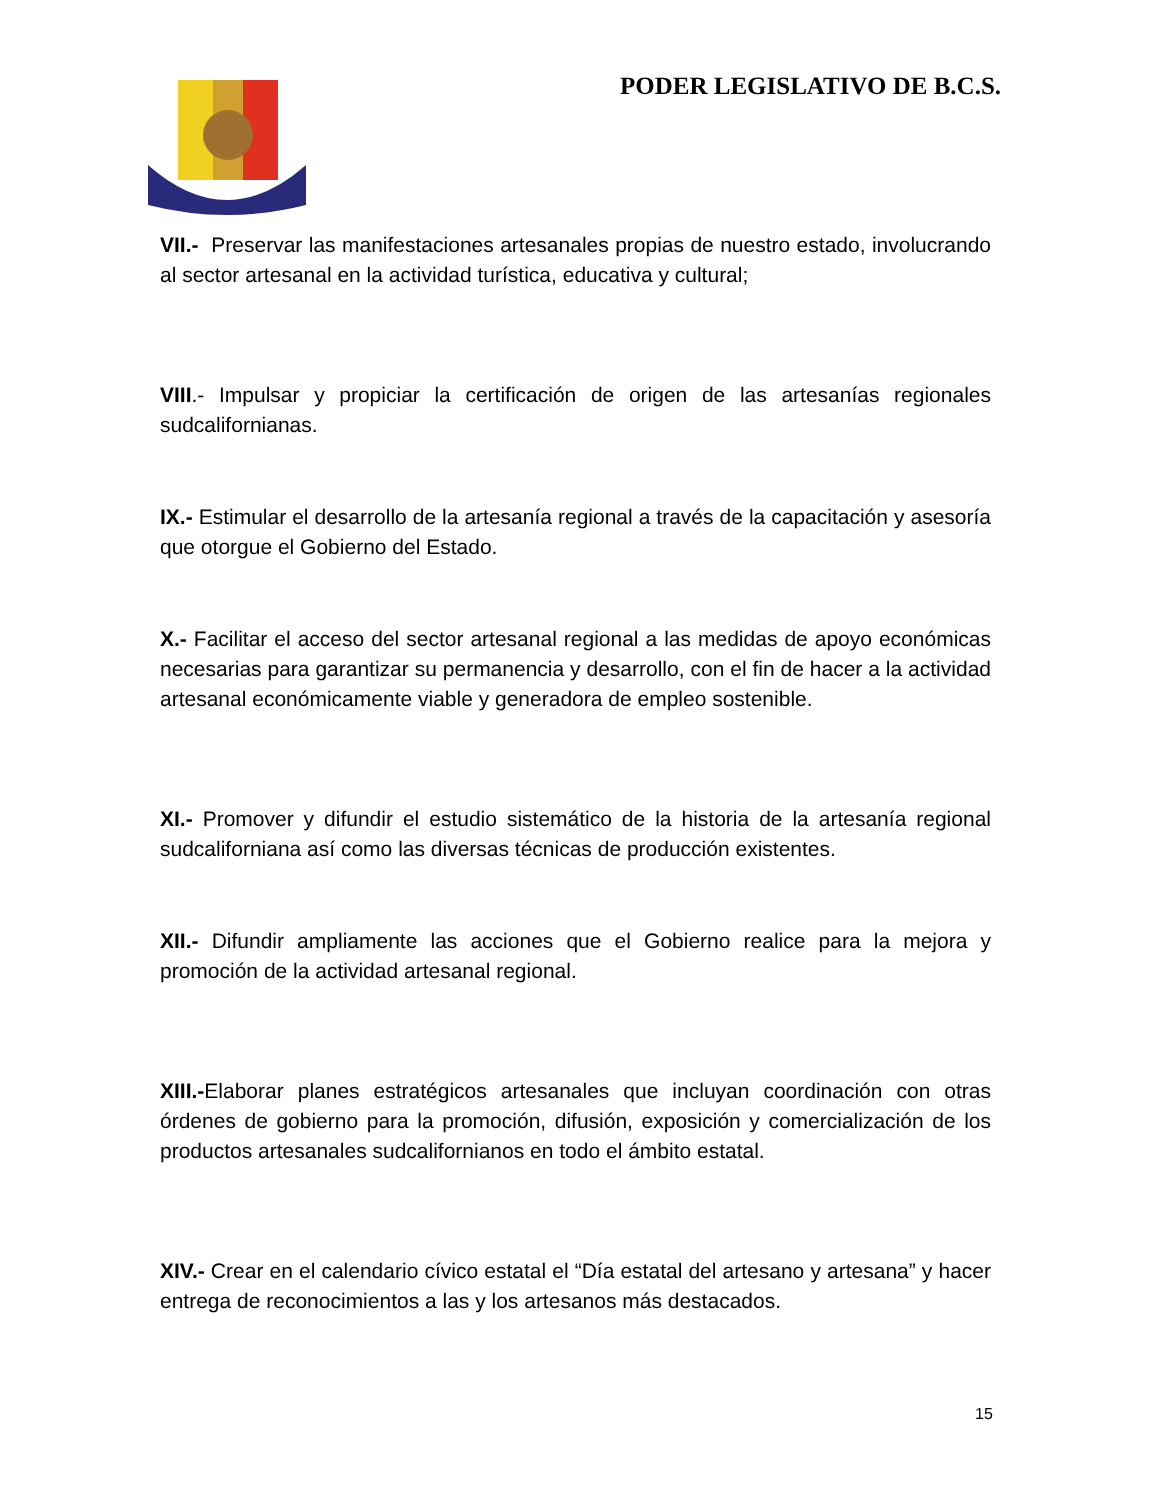PODER LEGISLATIVO DE B.C.S.
VII.- Preservar las manifestaciones artesanales propias de nuestro estado, involucrando al sector artesanal en la actividad turística, educativa y cultural;
VIII.- Impulsar y propiciar la certificación de origen de las artesanías regionales sudcalifornianas.
IX.- Estimular el desarrollo de la artesanía regional a través de la capacitación y asesoría que otorgue el Gobierno del Estado.
X.- Facilitar el acceso del sector artesanal regional a las medidas de apoyo económicas necesarias para garantizar su permanencia y desarrollo, con el fin de hacer a la actividad artesanal económicamente viable y generadora de empleo sostenible.
XI.- Promover y difundir el estudio sistemático de la historia de la artesanía regional sudcaliforniana así como las diversas técnicas de producción existentes.
XII.- Difundir ampliamente las acciones que el Gobierno realice para la mejora y promoción de la actividad artesanal regional.
XIII.-Elaborar planes estratégicos artesanales que incluyan coordinación con otras órdenes de gobierno para la promoción, difusión, exposición y comercialización de los productos artesanales sudcalifornianos en todo el ámbito estatal.
XIV.- Crear en el calendario cívico estatal el “Día estatal del artesano y artesana” y hacer entrega de reconocimientos a las y los artesanos más destacados.
15